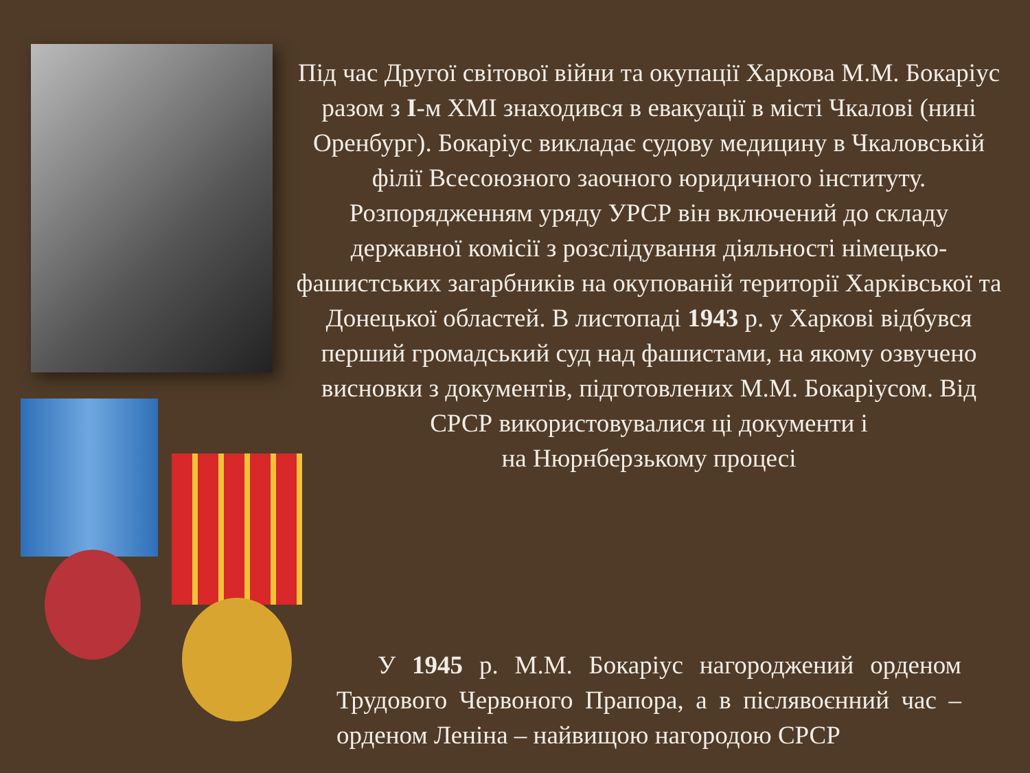Під час Другої світової війни та окупації Харкова М.М. Бокаріус разом з І-м ХМІ знаходився в евакуації в місті Чкалові (нині Оренбург). Бокаріус викладає судову медицину в Чкаловській філії Всесоюзного заочного юридичного інституту. Розпорядженням уряду УРСР він включений до складу державної комісії з розслідування діяльності німецько-фашистських загарбників на окупованій території Харківської та Донецької областей. В листопаді 1943 р. у Харкові відбувся перший громадський суд над фашистами, на якому озвучено висновки з документів, підготовлених М.М. Бокаріусом. Від СРСР використовувалися ці документи і
на Нюрнберзькому процесі
У 1945 р. М.М. Бокаріус нагороджений орденом Трудового Червоного Прапора, а в післявоєнний час – орденом Леніна – найвищою нагородою СРСР